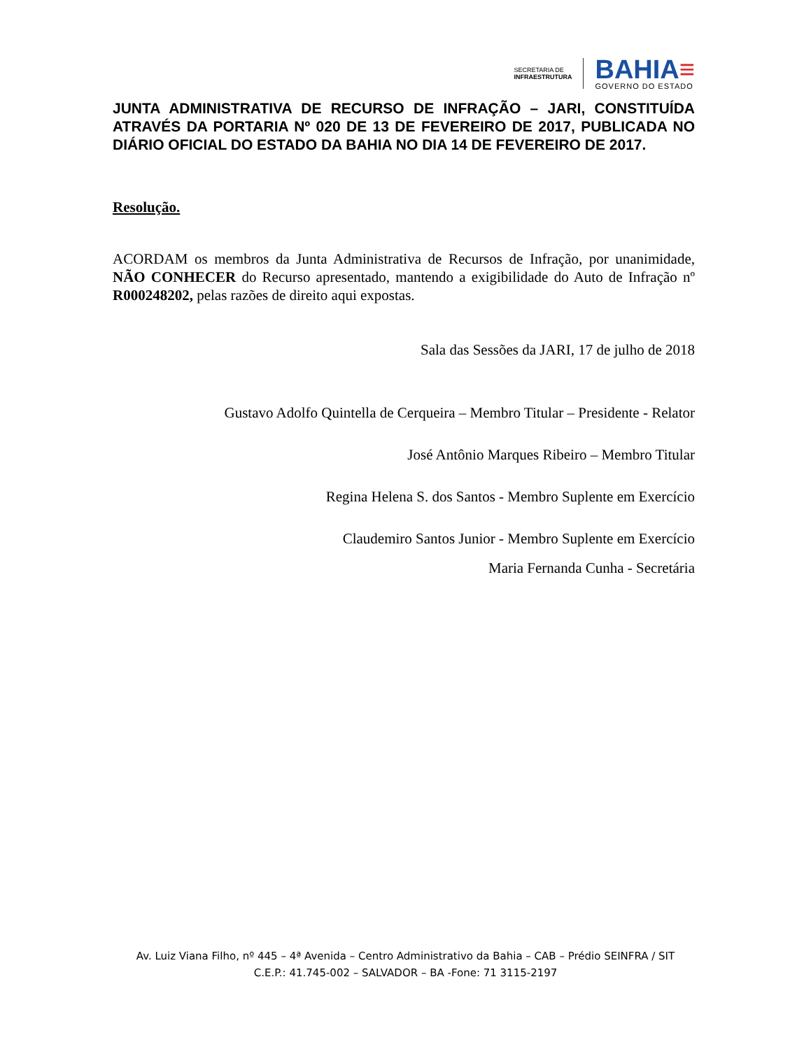SECRETARIA DE
INFRAESTRUTURA
BAHIA≡
GOVERNO DO ESTADO
JUNTA ADMINISTRATIVA DE RECURSO DE INFRAÇÃO – JARI, CONSTITUÍDA ATRAVÉS DA PORTARIA Nº 020 DE 13 DE FEVEREIRO DE 2017, PUBLICADA NO DIÁRIO OFICIAL DO ESTADO DA BAHIA NO DIA 14 DE FEVEREIRO DE 2017.
Resolução.
ACORDAM os membros da Junta Administrativa de Recursos de Infração, por unanimidade, NÃO CONHECER do Recurso apresentado, mantendo a exigibilidade do Auto de Infração nº R000248202, pelas razões de direito aqui expostas.
Sala das Sessões da JARI, 17 de julho de 2018
Gustavo Adolfo Quintella de Cerqueira – Membro Titular – Presidente - Relator
José Antônio Marques Ribeiro – Membro Titular
Regina Helena S. dos Santos - Membro Suplente em Exercício
Claudemiro Santos Junior - Membro Suplente em Exercício
Maria Fernanda Cunha - Secretária
Av. Luiz Viana Filho, nº 445 – 4ª Avenida – Centro Administrativo da Bahia – CAB – Prédio SEINFRA / SIT
C.E.P.: 41.745-002 – SALVADOR – BA -Fone: 71 3115-2197